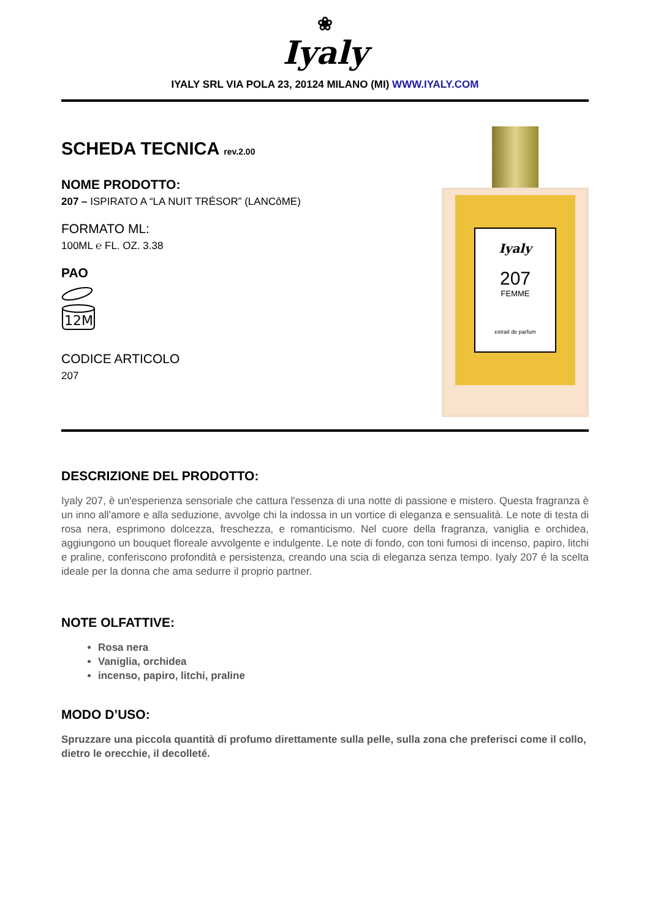❀
Iyaly
IYALY SRL VIA POLA 23, 20124 MILANO (MI) WWW.IYALY.COM
SCHEDA TECNICA rev.2.00
NOME PRODOTTO:
207 – ISPIRATO A “LA NUIT TRÉSOR” (LANCôME)
FORMATO ML:
100ML ℮ FL. OZ. 3.38
PAO
12M
CODICE ARTICOLO
207
Iyaly
207
FEMME
extrait de parfum
DESCRIZIONE DEL PRODOTTO:
Iyaly 207, è un'esperienza sensoriale che cattura l'essenza di una notte di passione e mistero. Questa fragranza è un inno all'amore e alla seduzione, avvolge chi la indossa in un vortice di eleganza e sensualità. Le note di testa di rosa nera, esprimono dolcezza, freschezza, e romanticismo. Nel cuore della fragranza, vaniglia e orchidea, aggiungono un bouquet floreale avvolgente e indulgente. Le note di fondo, con toni fumosi di incenso, papiro, litchi e praline, conferiscono profondità e persistenza, creando una scia di eleganza senza tempo. Iyaly 207 é la scelta ideale per la donna che ama sedurre il proprio partner.
NOTE OLFATTIVE:
Rosa nera
Vaniglia, orchidea
incenso, papiro, litchi, praline
MODO D’USO:
Spruzzare una piccola quantità di profumo direttamente sulla pelle, sulla zona che preferisci come il collo, dietro le orecchie, il decolleté.